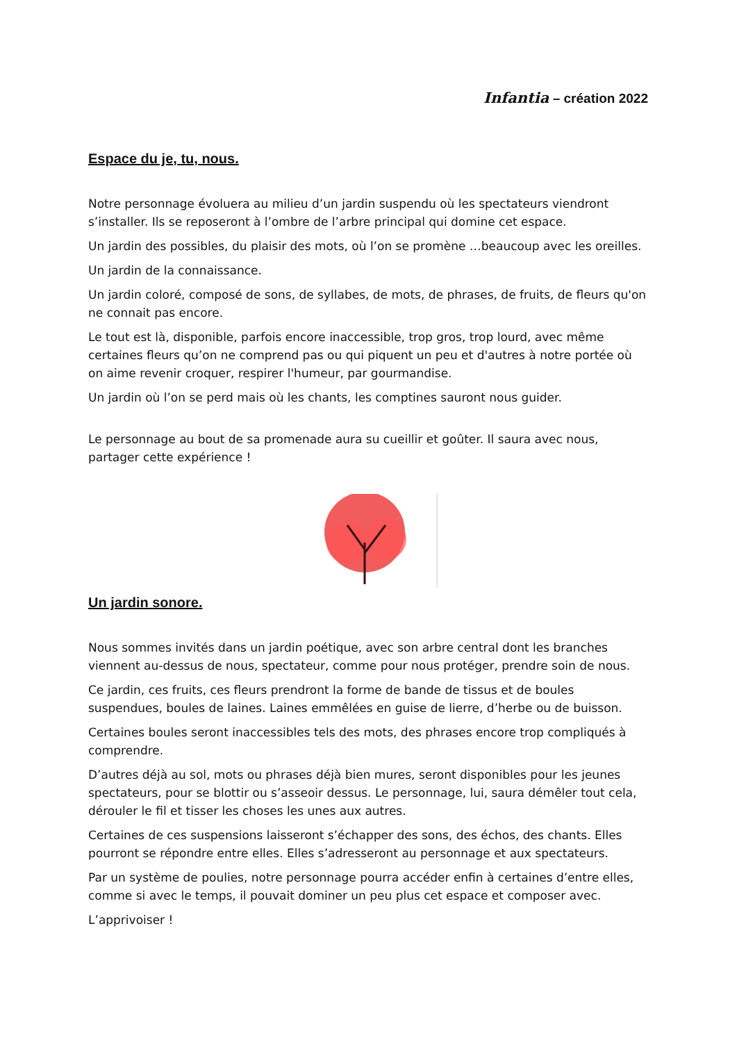Infantia – création 2022
Espace du je, tu, nous.
Notre personnage évoluera au milieu d’un jardin suspendu où les spectateurs viendront s’installer. Ils se reposeront à l’ombre de l’arbre principal qui domine cet espace.
Un jardin des possibles, du plaisir des mots, où l’on se promène …beaucoup avec les oreilles.
Un jardin de la connaissance.
Un jardin coloré, composé de sons, de syllabes, de mots, de phrases, de fruits, de fleurs qu'on ne connait pas encore.
Le tout est là, disponible, parfois encore inaccessible, trop gros, trop lourd, avec même certaines fleurs qu’on ne comprend pas ou qui piquent un peu et d'autres à notre portée où on aime revenir croquer, respirer l'humeur, par gourmandise.
Un jardin où l’on se perd mais où les chants, les comptines sauront nous guider.
Le personnage au bout de sa promenade aura su cueillir et goûter. Il saura avec nous, partager cette expérience !
Un jardin sonore.
Nous sommes invités dans un jardin poétique, avec son arbre central dont les branches viennent au-dessus de nous, spectateur, comme pour nous protéger, prendre soin de nous.
Ce jardin, ces fruits, ces fleurs prendront la forme de bande de tissus et de boules suspendues, boules de laines. Laines emmêlées en guise de lierre, d’herbe ou de buisson.
Certaines boules seront inaccessibles tels des mots, des phrases encore trop compliqués à comprendre.
D’autres déjà au sol, mots ou phrases déjà bien mures, seront disponibles pour les jeunes spectateurs, pour se blottir ou s’asseoir dessus. Le personnage, lui, saura démêler tout cela, dérouler le fil et tisser les choses les unes aux autres.
Certaines de ces suspensions laisseront s’échapper des sons, des échos, des chants. Elles pourront se répondre entre elles. Elles s’adresseront au personnage et aux spectateurs.
Par un système de poulies, notre personnage pourra accéder enfin à certaines d’entre elles, comme si avec le temps, il pouvait dominer un peu plus cet espace et composer avec.
L’apprivoiser !